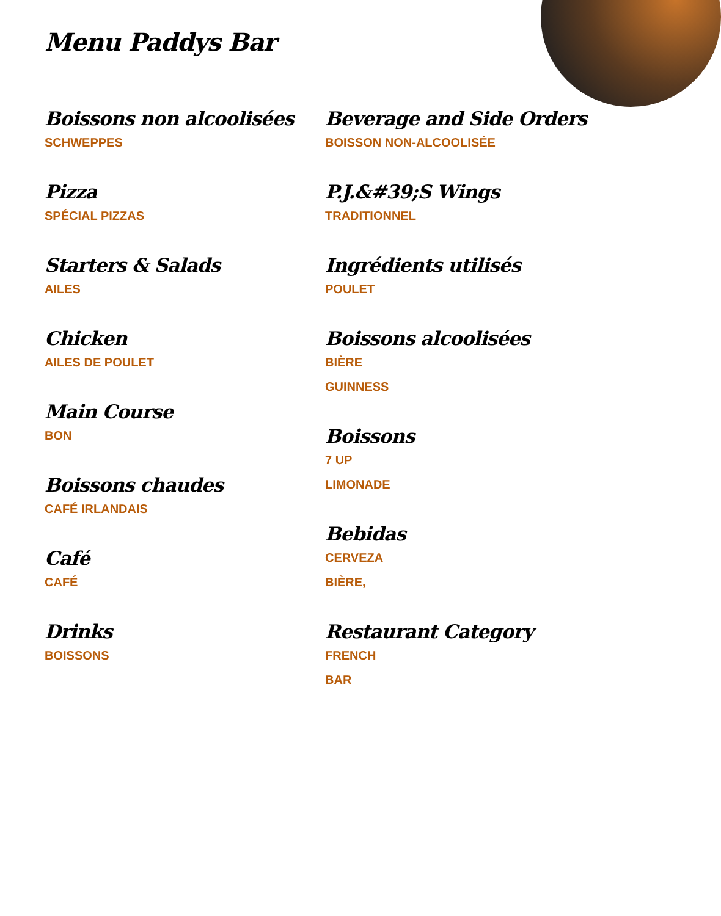Menu Paddys Bar
Boissons non alcoolisées
SCHWEPPES
Pizza
SPÉCIAL PIZZAS
Starters & Salads
AILES
Chicken
AILES DE POULET
Main Course
BON
Boissons chaudes
CAFÉ IRLANDAIS
Café
CAFÉ
Drinks
BOISSONS
Beverage and Side Orders
BOISSON NON-ALCOOLISÉE
P.J.&#39;S Wings
TRADITIONNEL
Ingrédients utilisés
POULET
Boissons alcoolisées
BIÈRE
GUINNESS
Boissons
7 UP
LIMONADE
Bebidas
CERVEZA
BIÈRE,
Restaurant Category
FRENCH
BAR